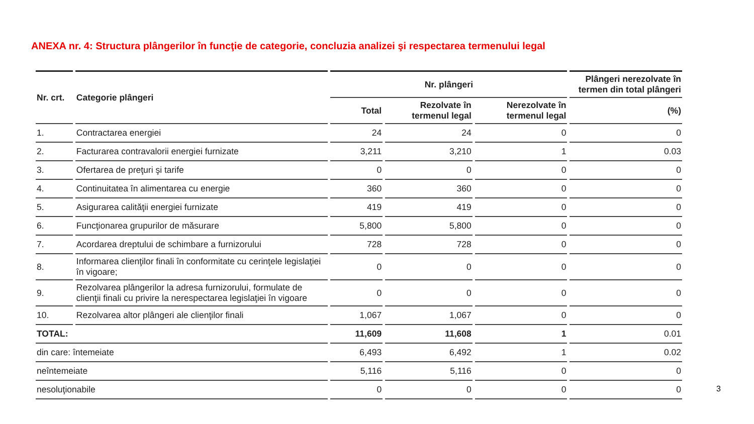ANEXA nr. 4: Structura plângerilor în funcţie de categorie, concluzia analizei şi respectarea termenului legal
| Nr. crt. | Categorie plângeri | Nr. plângeri | | | Plângeri nerezolvate în termen din total plângeri |
| --- | --- | --- | --- | --- | --- |
| | | Total | Rezolvate în termenul legal | Nerezolvate în termenul legal | (%) |
| 1. | Contractarea energiei | 24 | 24 | 0 | 0 |
| 2. | Facturarea contravalorii energiei furnizate | 3,211 | 3,210 | 1 | 0.03 |
| 3. | Ofertarea de preţuri şi tarife | 0 | 0 | 0 | 0 |
| 4. | Continuitatea în alimentarea cu energie | 360 | 360 | 0 | 0 |
| 5. | Asigurarea calităţii energiei furnizate | 419 | 419 | 0 | 0 |
| 6. | Funcţionarea grupurilor de măsurare | 5,800 | 5,800 | 0 | 0 |
| 7. | Acordarea dreptului de schimbare a furnizorului | 728 | 728 | 0 | 0 |
| 8. | Informarea clienţilor finali în conformitate cu cerinţele legislaţiei în vigoare; | 0 | 0 | 0 | 0 |
| 9. | Rezolvarea plângerilor la adresa furnizorului, formulate de clienţii finali cu privire la nerespectarea legislaţiei în vigoare | 0 | 0 | 0 | 0 |
| 10. | Rezolvarea altor plângeri ale clienţilor finali | 1,067 | 1,067 | 0 | 0 |
| TOTAL: | | 11,609 | 11,608 | 1 | 0.01 |
| din care: întemeiate | | 6,493 | 6,492 | 1 | 0.02 |
| neîntemeiate | | 5,116 | 5,116 | 0 | 0 |
| nesoluţionabile | | 0 | 0 | 0 | 0 |
3